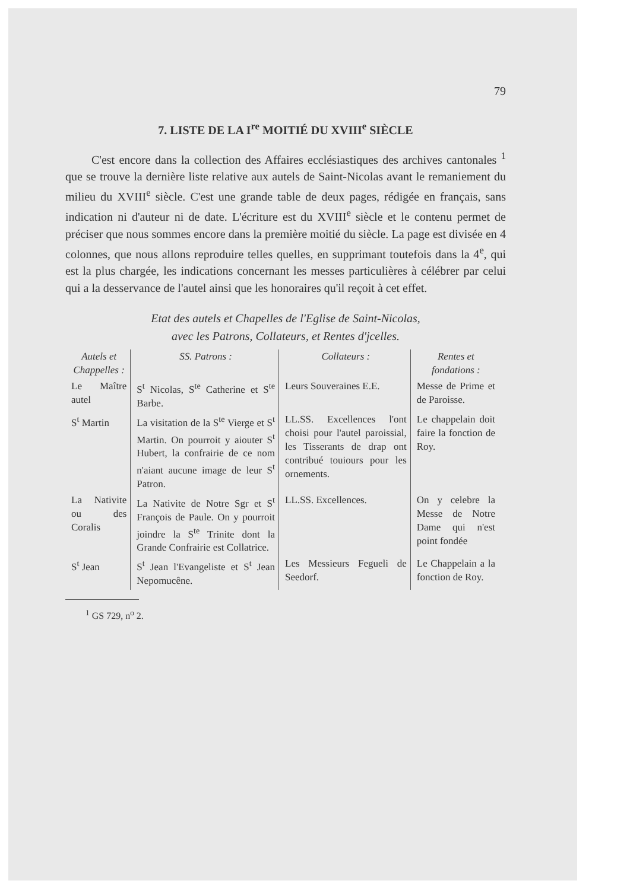79
7. LISTE DE LA I<sup>re</sup> MOITIÉ DU XVIII<sup>e</sup> SIÈCLE
C'est encore dans la collection des Affaires ecclésiastiques des archives cantonales <sup>1</sup> que se trouve la dernière liste relative aux autels de Saint-Nicolas avant le remaniement du milieu du XVIII<sup>e</sup> siècle. C'est une grande table de deux pages, rédigée en français, sans indication ni d'auteur ni de date. L'écriture est du XVIII<sup>e</sup> siècle et le contenu permet de préciser que nous sommes encore dans la première moitié du siècle. La page est divisée en 4 colonnes, que nous allons reproduire telles quelles, en supprimant toutefois dans la 4<sup>e</sup>, qui est la plus chargée, les indications concernant les messes particulières à célébrer par celui qui a la desservance de l'autel ainsi que les honoraires qu'il reçoit à cet effet.
Etat des autels et Chapelles de l'Eglise de Saint-Nicolas,
avec les Patrons, Collateurs, et Rentes d'jcelles.
| Autels et Chappelles : | SS. Patrons : | Collateurs : | Rentes et fondations : |
| --- | --- | --- | --- |
| Le Maître autel | S<sup>t</sup> Nicolas, S<sup>te</sup> Catherine et S<sup>te</sup> Barbe. | Leurs Souveraines E.E. | Messe de Prime et de Paroisse. |
| S<sup>t</sup> Martin | La visitation de la S<sup>te</sup> Vierge et S<sup>t</sup> Martin. On pourroit y aiouter S<sup>t</sup> Hubert, la confrairie de ce nom n'aiant aucune image de leur S<sup>t</sup> Patron. | LL.SS. Excellences l'ont choisi pour l'autel paroissial, les Tisserants de drap ont contribué touiours pour les ornements. | Le chappelain doit faire la fonction de Roy. |
| La Nativite ou des Coralis | La Nativite de Notre Sgr et S<sup>t</sup> François de Paule. On y pourroit joindre la S<sup>te</sup> Trinite dont la Grande Confrairie est Collatrice. | LL.SS. Excellences. | On y celebre la Messe de Notre Dame qui n'est point fondée |
| S<sup>t</sup> Jean | S<sup>t</sup> Jean l'Evangeliste et S<sup>t</sup> Jean Nepomucêne. | Les Messieurs Fegueli de Seedorf. | Le Chappelain a la fonction de Roy. |
<sup>1</sup> GS 729, n<sup>o</sup> 2.